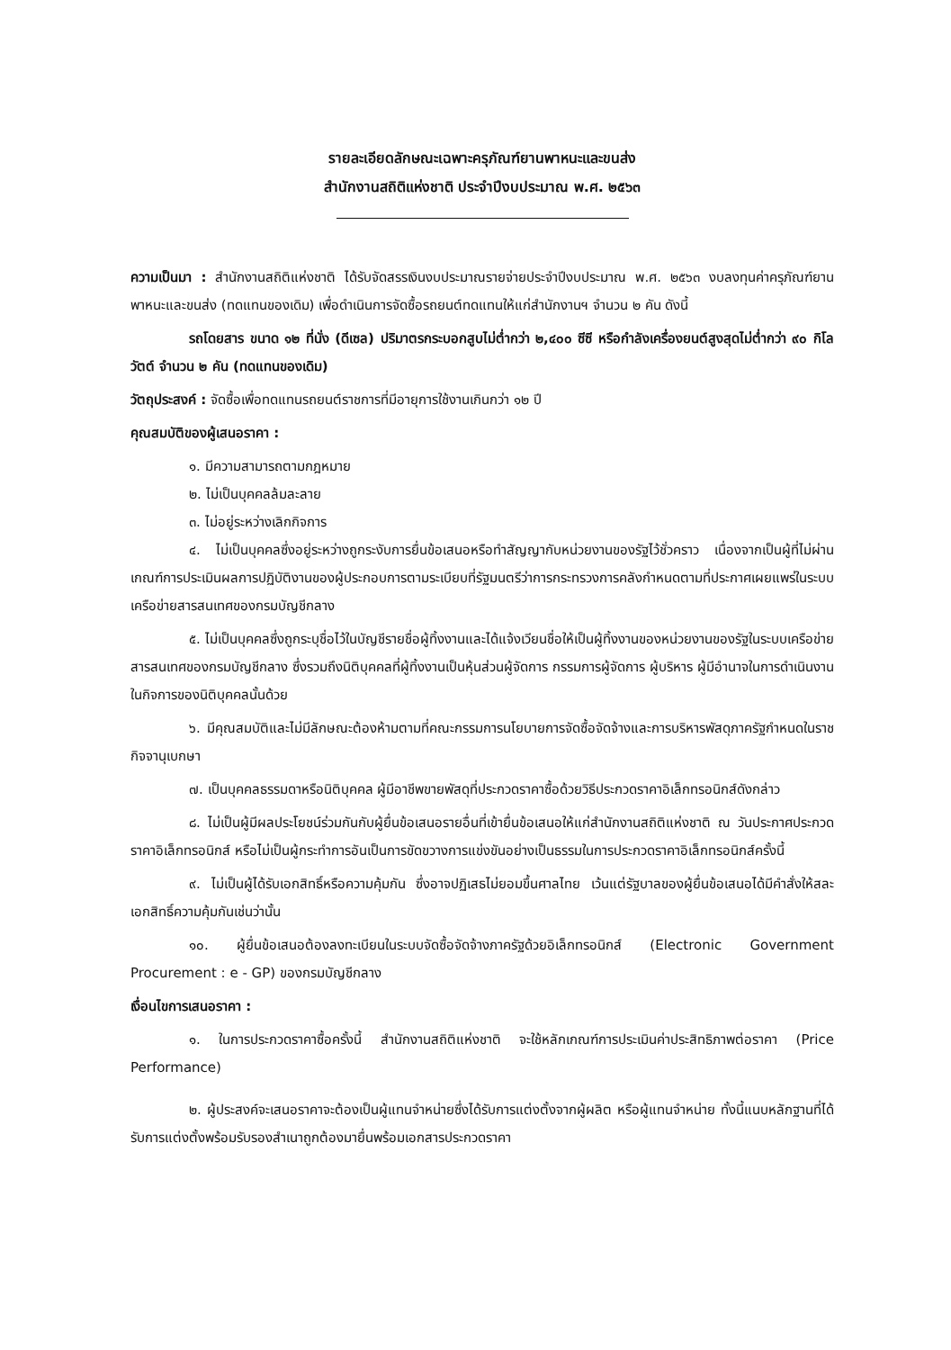รายละเอียดลักษณะเฉพาะครุภัณฑ์ยานพาหนะและขนส่ง
สำนักงานสถิติแห่งชาติ ประจำปีงบประมาณ พ.ศ. ๒๕๖๓
ความเป็นมา : สำนักงานสถิติแห่งชาติ ได้รับจัดสรรเงินงบประมาณรายจ่ายประจำปีงบประมาณ พ.ศ. ๒๕๖๓ งบลงทุนค่าครุภัณฑ์ยานพาหนะและขนส่ง (ทดแทนของเดิม) เพื่อดำเนินการจัดซื้อรถยนต์ทดแทนให้แก่สำนักงานฯ จำนวน ๒ คัน ดังนี้
รถโดยสาร ขนาด ๑๒ ที่นั่ง (ดีเซล) ปริมาตรกระบอกสูบไม่ต่ำกว่า ๒,๔๐๐ ซีซี หรือกำลังเครื่องยนต์สูงสุดไม่ต่ำกว่า ๙๐ กิโลวัตต์ จำนวน ๒ คัน (ทดแทนของเดิม)
วัตถุประสงค์ : จัดซื้อเพื่อทดแทนรถยนต์ราชการที่มีอายุการใช้งานเกินกว่า ๑๒ ปี
คุณสมบัติของผู้เสนอราคา :
๑. มีความสามารถตามกฎหมาย
๒. ไม่เป็นบุคคลล้มละลาย
๓. ไม่อยู่ระหว่างเลิกกิจการ
๔. ไม่เป็นบุคคลซึ่งอยู่ระหว่างถูกระงับการยื่นข้อเสนอหรือทำสัญญากับหน่วยงานของรัฐไว้ชั่วคราว เนื่องจากเป็นผู้ที่ไม่ผ่านเกณฑ์การประเมินผลการปฏิบัติงานของผู้ประกอบการตามระเบียบที่รัฐมนตรีว่าการกระทรวงการคลังกำหนดตามที่ประกาศเผยแพร่ในระบบเครือข่ายสารสนเทศของกรมบัญชีกลาง
๕. ไม่เป็นบุคคลซึ่งถูกระบุชื่อไว้ในบัญชีรายชื่อผู้ทิ้งงานและได้แจ้งเวียนชื่อให้เป็นผู้ทิ้งงานของหน่วยงานของรัฐในระบบเครือข่ายสารสนเทศของกรมบัญชีกลาง ซึ่งรวมถึงนิติบุคคลที่ผู้ทิ้งงานเป็นหุ้นส่วนผู้จัดการ กรรมการผู้จัดการ ผู้บริหาร ผู้มีอำนาจในการดำเนินงานในกิจการของนิติบุคคลนั้นด้วย
๖. มีคุณสมบัติและไม่มีลักษณะต้องห้ามตามที่คณะกรรมการนโยบายการจัดซื้อจัดจ้างและการบริหารพัสดุภาครัฐกำหนดในราชกิจจานุเบกษา
๗. เป็นบุคคลธรรมดาหรือนิติบุคคล ผู้มีอาชีพขายพัสดุที่ประกวดราคาซื้อด้วยวิธีประกวดราคาอิเล็กทรอนิกส์ดังกล่าว
๘. ไม่เป็นผู้มีผลประโยชน์ร่วมกันกับผู้ยื่นข้อเสนอรายอื่นที่เข้ายื่นข้อเสนอให้แก่สำนักงานสถิติแห่งชาติ ณ วันประกาศประกวดราคาอิเล็กทรอนิกส์ หรือไม่เป็นผู้กระทำการอันเป็นการขัดขวางการแข่งขันอย่างเป็นธรรมในการประกวดราคาอิเล็กทรอนิกส์ครั้งนี้
๙. ไม่เป็นผู้ได้รับเอกสิทธิ์หรือความคุ้มกัน ซึ่งอาจปฏิเสธไม่ยอมขึ้นศาลไทย เว้นแต่รัฐบาลของผู้ยื่นข้อเสนอได้มีคำสั่งให้สละเอกสิทธิ์ความคุ้มกันเช่นว่านั้น
๑๐. ผู้ยื่นข้อเสนอต้องลงทะเบียนในระบบจัดซื้อจัดจ้างภาครัฐด้วยอิเล็กทรอนิกส์ (Electronic Government Procurement : e - GP) ของกรมบัญชีกลาง
เงื่อนไขการเสนอราคา :
๑. ในการประกวดราคาซื้อครั้งนี้ สำนักงานสถิติแห่งชาติ จะใช้หลักเกณฑ์การประเมินค่าประสิทธิภาพต่อราคา (Price Performance)
๒. ผู้ประสงค์จะเสนอราคาจะต้องเป็นผู้แทนจำหน่ายซึ่งได้รับการแต่งตั้งจากผู้ผลิต หรือผู้แทนจำหน่าย ทั้งนี้แนบหลักฐานที่ได้รับการแต่งตั้งพร้อมรับรองสำเนาถูกต้องมายื่นพร้อมเอกสารประกวดราคา